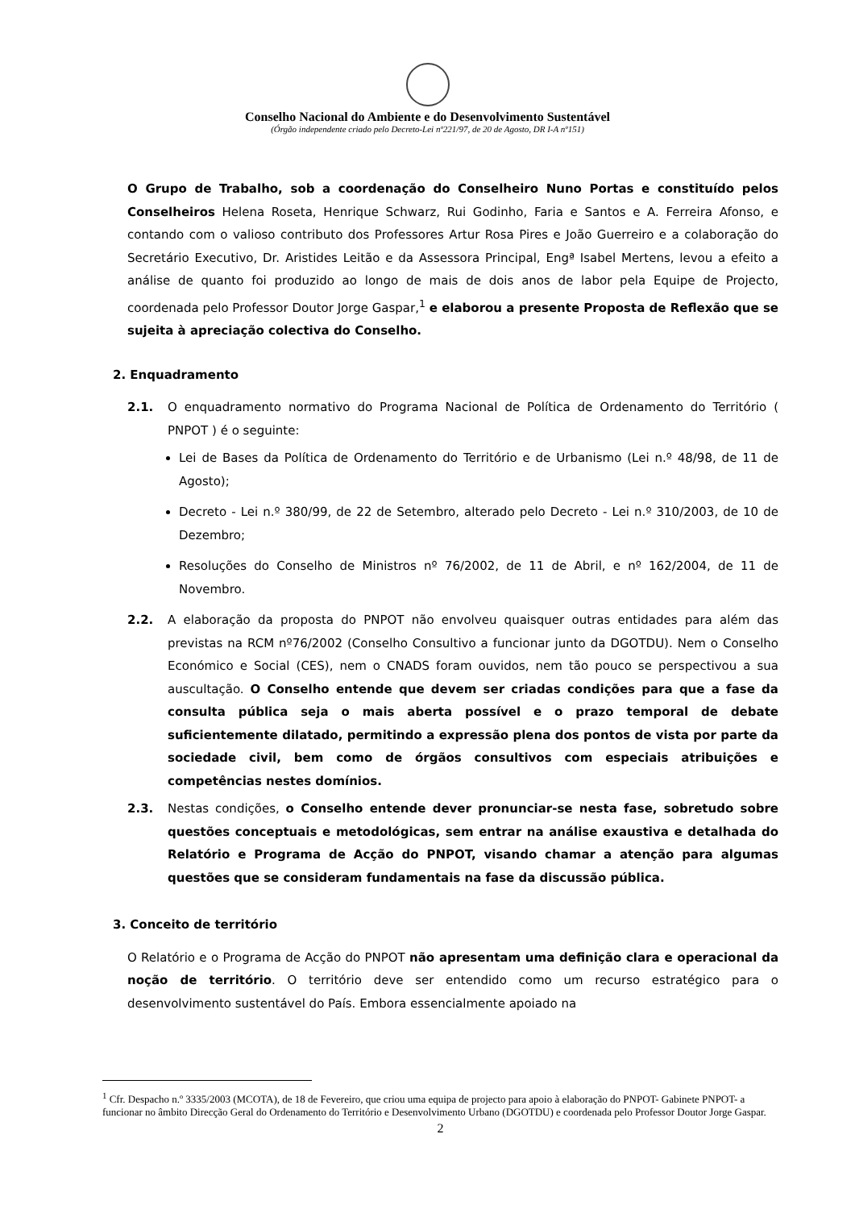Conselho Nacional do Ambiente e do Desenvolvimento Sustentável
(Órgão independente criado pelo Decreto-Lei nº221/97, de 20 de Agosto, DR I-A nº151)
O Grupo de Trabalho, sob a coordenação do Conselheiro Nuno Portas e constituído pelos Conselheiros Helena Roseta, Henrique Schwarz, Rui Godinho, Faria e Santos e A. Ferreira Afonso, e contando com o valioso contributo dos Professores Artur Rosa Pires e João Guerreiro e a colaboração do Secretário Executivo, Dr. Aristides Leitão e da Assessora Principal, Engª Isabel Mertens, levou a efeito a análise de quanto foi produzido ao longo de mais de dois anos de labor pela Equipe de Projecto, coordenada pelo Professor Doutor Jorge Gaspar,<sup>1</sup> e elaborou a presente Proposta de Reflexão que se sujeita à apreciação colectiva do Conselho.
2. Enquadramento
2.1. O enquadramento normativo do Programa Nacional de Política de Ordenamento do Território ( PNPOT ) é o seguinte:
Lei de Bases da Política de Ordenamento do Território e de Urbanismo (Lei n.º 48/98, de 11 de Agosto);
Decreto - Lei n.º 380/99, de 22 de Setembro, alterado pelo Decreto - Lei n.º 310/2003, de 10 de Dezembro;
Resoluções do Conselho de Ministros nº 76/2002, de 11 de Abril, e nº 162/2004, de 11 de Novembro.
2.2. A elaboração da proposta do PNPOT não envolveu quaisquer outras entidades para além das previstas na RCM nº76/2002 (Conselho Consultivo a funcionar junto da DGOTDU). Nem o Conselho Económico e Social (CES), nem o CNADS foram ouvidos, nem tão pouco se perspectivou a sua auscultação. O Conselho entende que devem ser criadas condições para que a fase da consulta pública seja o mais aberta possível e o prazo temporal de debate suficientemente dilatado, permitindo a expressão plena dos pontos de vista por parte da sociedade civil, bem como de órgãos consultivos com especiais atribuições e competências nestes domínios.
2.3. Nestas condições, o Conselho entende dever pronunciar-se nesta fase, sobretudo sobre questões conceptuais e metodológicas, sem entrar na análise exaustiva e detalhada do Relatório e Programa de Acção do PNPOT, visando chamar a atenção para algumas questões que se consideram fundamentais na fase da discussão pública.
3. Conceito de território
O Relatório e o Programa de Acção do PNPOT não apresentam uma definição clara e operacional da noção de território. O território deve ser entendido como um recurso estratégico para o desenvolvimento sustentável do País. Embora essencialmente apoiado na
<sup>1</sup> Cfr. Despacho n.º 3335/2003 (MCOTA), de 18 de Fevereiro, que criou uma equipa de projecto para apoio à elaboração do PNPOT- Gabinete PNPOT- a funcionar no âmbito Direcção Geral do Ordenamento do Território e Desenvolvimento Urbano (DGOTDU) e coordenada pelo Professor Doutor Jorge Gaspar.
2